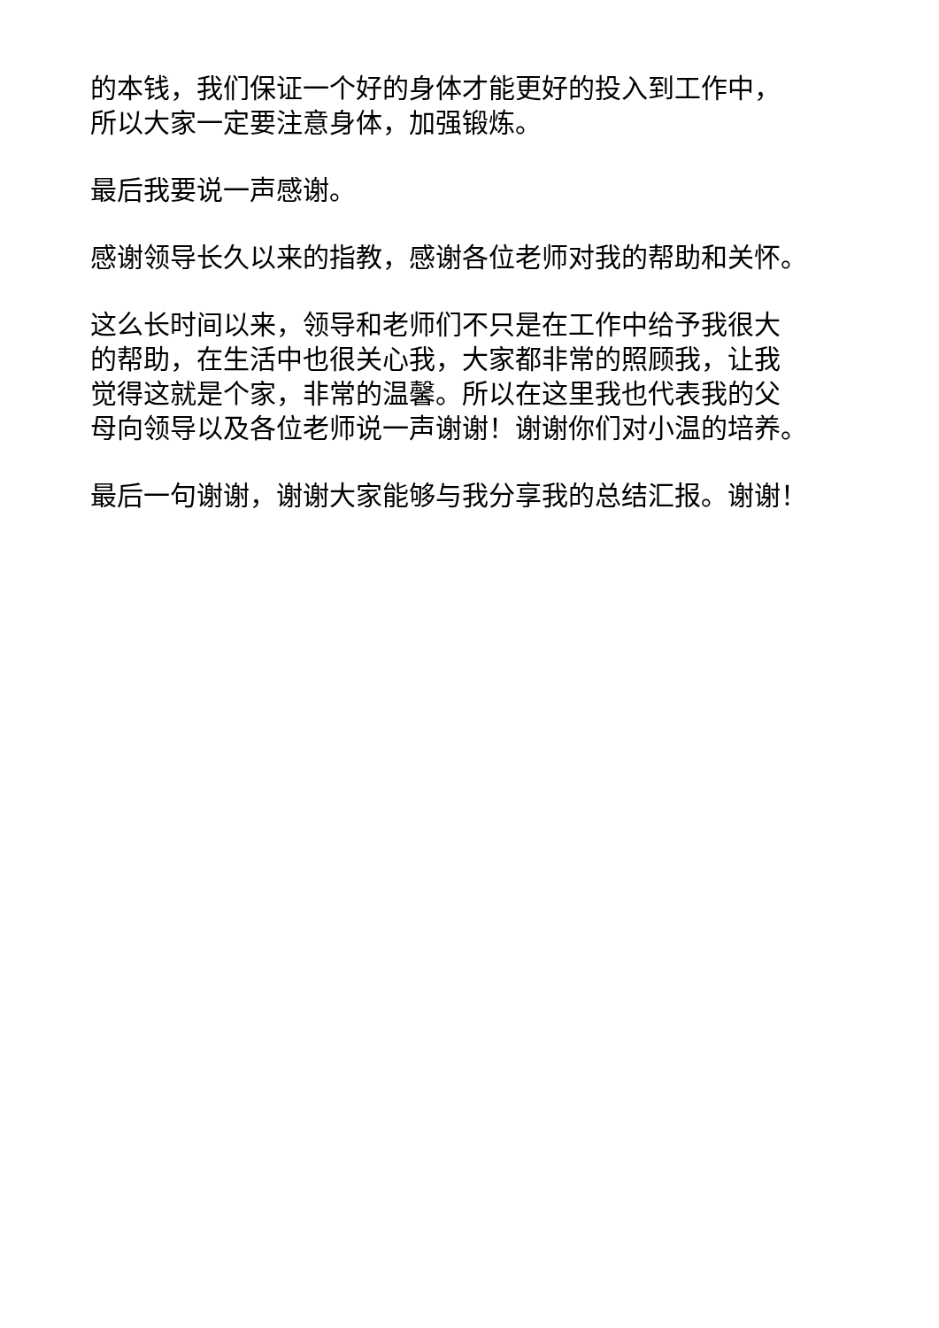的本钱，我们保证一个好的身体才能更好的投入到工作中，
所以大家一定要注意身体，加强锻炼。
最后我要说一声感谢。
感谢领导长久以来的指教，感谢各位老师对我的帮助和关怀。
这么长时间以来，领导和老师们不只是在工作中给予我很大
的帮助，在生活中也很关心我，大家都非常的照顾我，让我
觉得这就是个家，非常的温馨。所以在这里我也代表我的父
母向领导以及各位老师说一声谢谢！谢谢你们对小温的培养。
最后一句谢谢，谢谢大家能够与我分享我的总结汇报。谢谢！